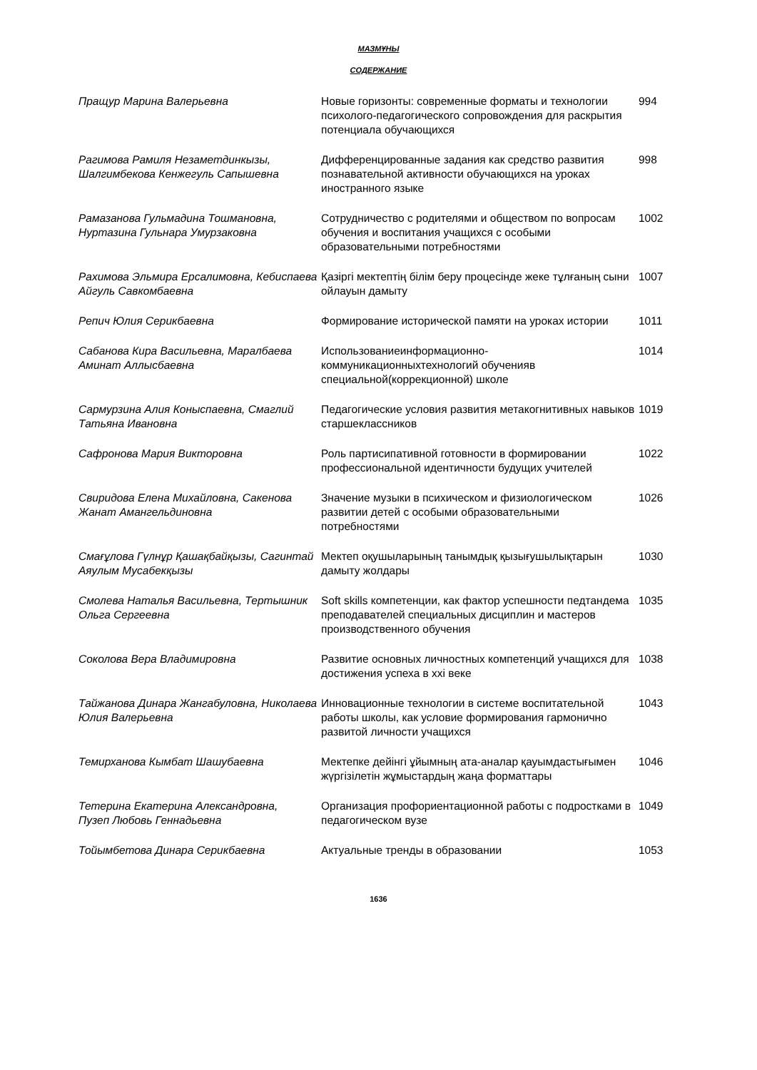МАЗМҰНЫ
СОДЕРЖАНИЕ
| Пращур Марина Валерьевна | Новые горизонты: современные форматы и технологии психолого-педагогического сопровождения для раскрытия потенциала обучающихся | 994 |
| Рагимова Рамиля Незаметдинкызы, Шалгимбекова Кенжегуль Сапышевна | Дифференцированные задания как средство развития познавательной активности обучающихся на уроках иностранного языке | 998 |
| Рамазанова Гульмадина Тошмановна, Нуртазина Гульнара Умурзаковна | Сотрудничество с родителями и обществом по вопросам обучения и воспитания учащихся с особыми образовательными потребностями | 1002 |
| Рахимова Эльмира Ерсалимовна, Кебиспаева Айгуль Савкомбаевна | Қазіргі мектептің білім беру процесінде жеке тұлғаның сыни ойлауын дамыту | 1007 |
| Репич Юлия Серикбаевна | Формирование исторической памяти на уроках истории | 1011 |
| Сабанова Кира Васильевна, Маралбаева Аминат Аллысбаевна | Использованиеинформационно-коммуникационныхтехнологий обученияв специальной(коррекционной) школе | 1014 |
| Сармурзина Алия Коныспаевна, Смаглий Татьяна Ивановна | Педагогические условия развития метакогнитивных навыков старшеклассников | 1019 |
| Сафронова Мария Викторовна | Роль партисипативной готовности в формировании профессиональной идентичности будущих учителей | 1022 |
| Свиридова Елена Михайловна, Сакенова Жанат Амангельдиновна | Значение музыки в психическом и физиологическом развитии детей с особыми образовательными потребностями | 1026 |
| Смағұлова Гүлнұр Қашақбайқызы, Сагинтай Аяулым Мусабекқызы | Мектеп оқушыларының танымдық қызығушылықтарын дамыту жолдары | 1030 |
| Смолева Наталья Васильевна, Тертышник Ольга Сергеевна | Soft skills компетенции, как фактор успешности педтандема преподавателей специальных дисциплин и мастеров производственного обучения | 1035 |
| Соколова Вера Владимировна | Развитие основных личностных компетенций учащихся для достижения успеха в xxi веке | 1038 |
| Тайжанова Динара Жангабуловна, Николаева Юлия Валерьевна | Инновационные технологии в системе воспитательной работы школы, как условие формирования гармонично развитой личности учащихся | 1043 |
| Темирханова Кымбат Шашубаевна | Мектепке дейінгі ұйымның ата-аналар қауымдастығымен жүргізілетін жұмыстардың жаңа форматтары | 1046 |
| Тетерина Екатерина Александровна, Пузеп Любовь Геннадьевна | Организация профориентационной работы с подростками в педагогическом вузе | 1049 |
| Тойымбетова Динара Серикбаевна | Актуальные тренды в образовании | 1053 |
1636